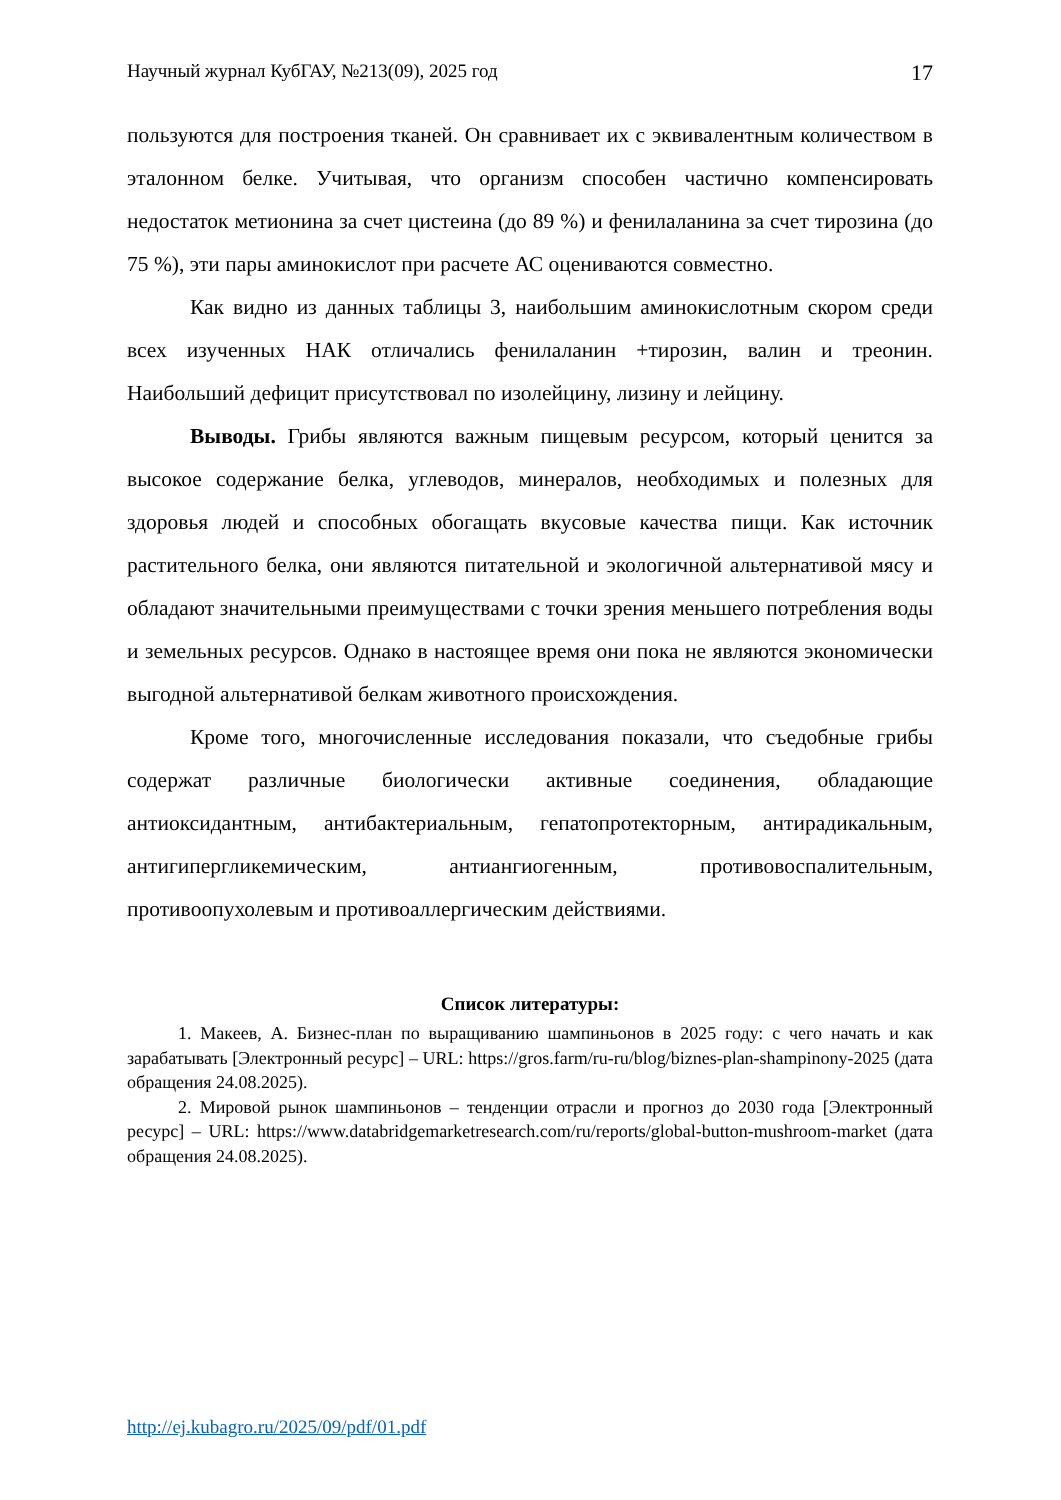Научный журнал КубГАУ, №213(09), 2025 год 17
пользуются для построения тканей. Он сравнивает их с эквивалентным количеством в эталонном белке. Учитывая, что организм способен частично компенсировать недостаток метионина за счет цистеина (до 89 %) и фенилаланина за счет тирозина (до 75 %), эти пары аминокислот при расчете АС оцениваются совместно.
Как видно из данных таблицы 3, наибольшим аминокислотным скором среди всех изученных НАК отличались фенилаланин +тирозин, валин и треонин. Наибольший дефицит присутствовал по изолейцину, лизину и лейцину.
Выводы. Грибы являются важным пищевым ресурсом, который ценится за высокое содержание белка, углеводов, минералов, необходимых и полезных для здоровья людей и способных обогащать вкусовые качества пищи. Как источник растительного белка, они являются питательной и экологичной альтернативой мясу и обладают значительными преимуществами с точки зрения меньшего потребления воды и земельных ресурсов. Однако в настоящее время они пока не являются экономически выгодной альтернативой белкам животного происхождения.
Кроме того, многочисленные исследования показали, что съедобные грибы содержат различные биологически активные соединения, обладающие антиоксидантным, антибактериальным, гепатопротекторным, антирадикальным, антигипергликемическим, антиангиогенным, противовоспалительным, противоопухолевым и противоаллергическим действиями.
Список литературы:
1. Макеев, А. Бизнес-план по выращиванию шампиньонов в 2025 году: с чего начать и как зарабатывать [Электронный ресурс] – URL: https://gros.farm/ru-ru/blog/biznes-plan-shampinony-2025 (дата обращения 24.08.2025).
2. Мировой рынок шампиньонов – тенденции отрасли и прогноз до 2030 года [Электронный ресурс] – URL: https://www.databridgemarketresearch.com/ru/reports/global-button-mushroom-market (дата обращения 24.08.2025).
http://ej.kubagro.ru/2025/09/pdf/01.pdf